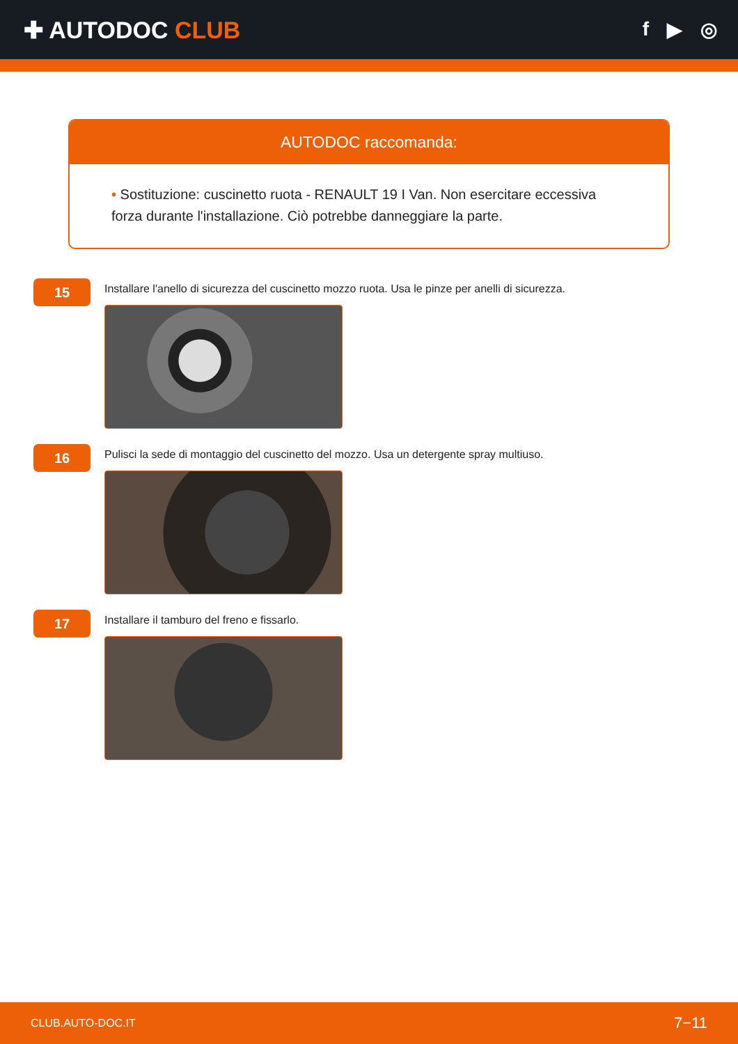✚ AUTODOC CLUB
f ▶ ◎
AUTODOC raccomanda:
• Sostituzione: cuscinetto ruota - RENAULT 19 I Van. Non esercitare eccessiva forza durante l'installazione. Ciò potrebbe danneggiare la parte.
15
Installare l'anello di sicurezza del cuscinetto mozzo ruota. Usa le pinze per anelli di sicurezza.
16
Pulisci la sede di montaggio del cuscinetto del mozzo. Usa un detergente spray multiuso.
17
Installare il tamburo del freno e fissarlo.
CLUB.AUTO-DOC.IT 7−11